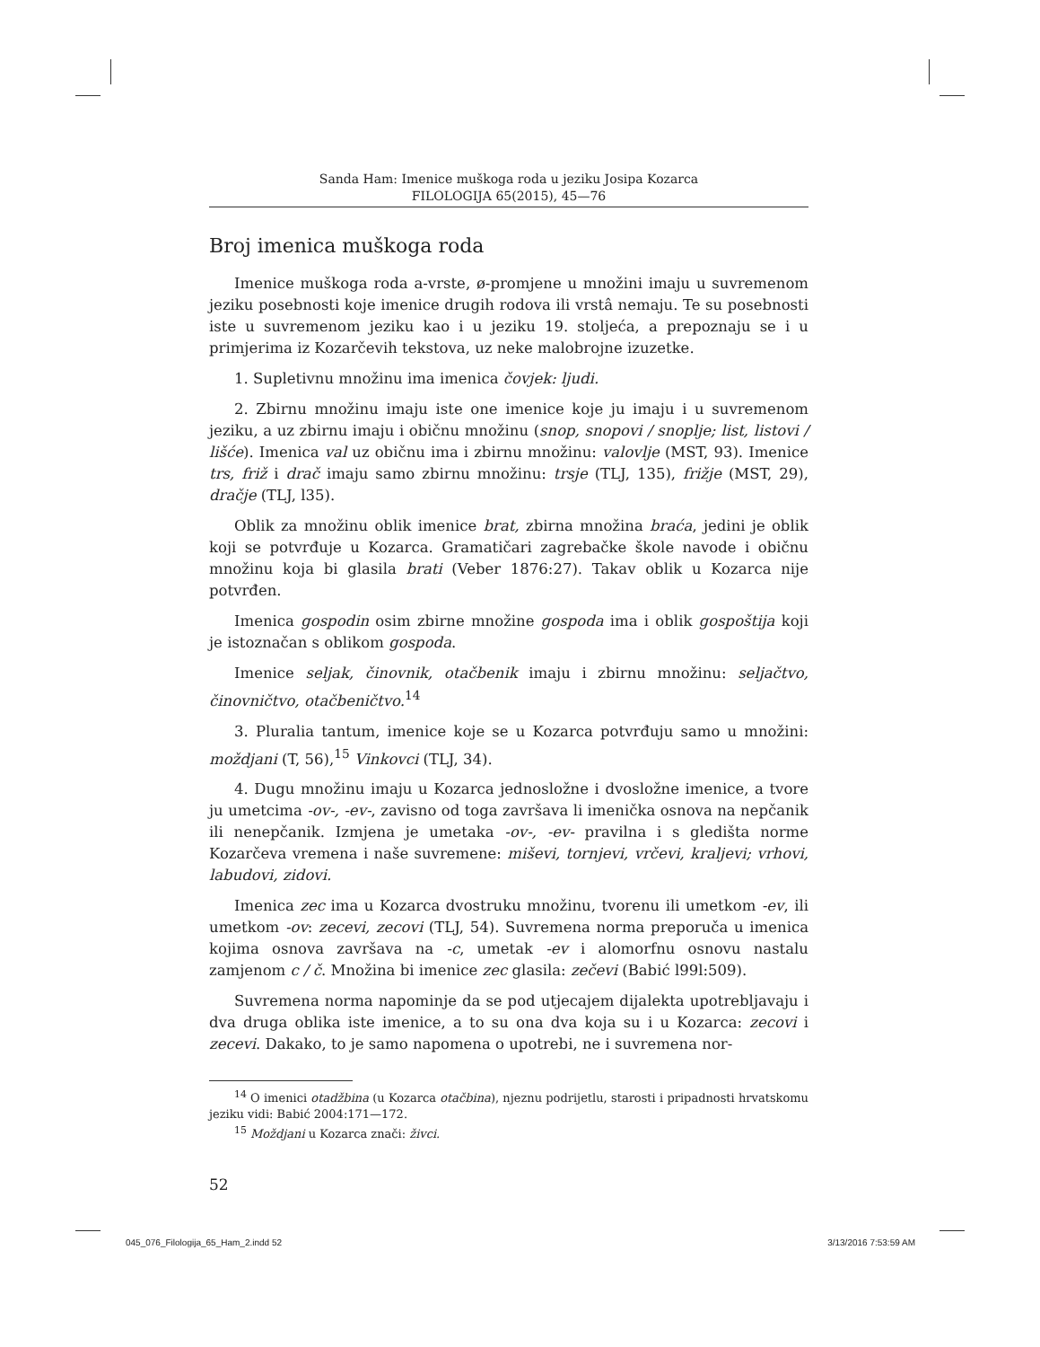Sanda Ham: Imenice muškoga roda u jeziku Josipa Kozarca
FILOLOGIJA 65(2015), 45—76
Broj imenica muškoga roda
Imenice muškoga roda a-vrste, ø-promjene u množini imaju u suvremenom jeziku posebnosti koje imenice drugih rodova ili vrstâ nemaju. Te su posebnosti iste u suvremenom jeziku kao i u jeziku 19. stoljeća, a prepoznaju se i u primjerima iz Kozarčevih tekstova, uz neke malobrojne izuzetke.
1. Supletivnu množinu ima imenica čovjek: ljudi.
2. Zbirnu množinu imaju iste one imenice koje ju imaju i u suvremenom jeziku, a uz zbirnu imaju i običnu množinu (snop, snopovi / snoplje; list, listovi / lišće). Imenica val uz običnu ima i zbirnu množinu: valovlje (MST, 93). Imenice trs, friž i drač imaju samo zbirnu množinu: trsje (TLJ, 135), frižje (MST, 29), dračje (TLJ, l35).
Oblik za množinu oblik imenice brat, zbirna množina braća, jedini je oblik koji se potvrđuje u Kozarca. Gramatičari zagrebačke škole navode i običnu množinu koja bi glasila brati (Veber 1876:27). Takav oblik u Kozarca nije potvrđen.
Imenica gospodin osim zbirne množine gospoda ima i oblik gospoštija koji je istoznačan s oblikom gospoda.
Imenice seljak, činovnik, otačbenik imaju i zbirnu množinu: seljačtvo, činovničtvo, otačbeničtvo.<sup>14</sup>
3. Pluralia tantum, imenice koje se u Kozarca potvrđuju samo u množini: moždjani (T, 56),<sup>15</sup> Vinkovci (TLJ, 34).
4. Dugu množinu imaju u Kozarca jednosložne i dvosložne imenice, a tvore ju umetcima -ov-, -ev-, zavisno od toga završava li imenička osnova na nepčanik ili nenepčanik. Izmjena je umetaka -ov-, -ev- pravilna i s gledišta norme Kozarčeva vremena i naše suvremene: miševi, tornjevi, vrčevi, kraljevi; vrhovi, labudovi, zidovi.
Imenica zec ima u Kozarca dvostruku množinu, tvorenu ili umetkom -ev, ili umetkom -ov: zecevi, zecovi (TLJ, 54). Suvremena norma preporuča u imenica kojima osnova završava na -c, umetak -ev i alomorfnu osnovu nastalu zamjenom c / č. Množina bi imenice zec glasila: zečevi (Babić l99l:509).
Suvremena norma napominje da se pod utjecajem dijalekta upotrebljavaju i dva druga oblika iste imenice, a to su ona dva koja su i u Kozarca: zecovi i zecevi. Dakako, to je samo napomena o upotrebi, ne i suvremena nor-
<sup>14</sup> O imenici otadžbina (u Kozarca otačbina), njeznu podrijetlu, starosti i pripadnosti hrvatskomu jeziku vidi: Babić 2004:171—172.
<sup>15</sup> Moždjani u Kozarca znači: živci.
52
045_076_Filologija_65_Ham_2.indd 52 3/13/2016 7:53:59 AM